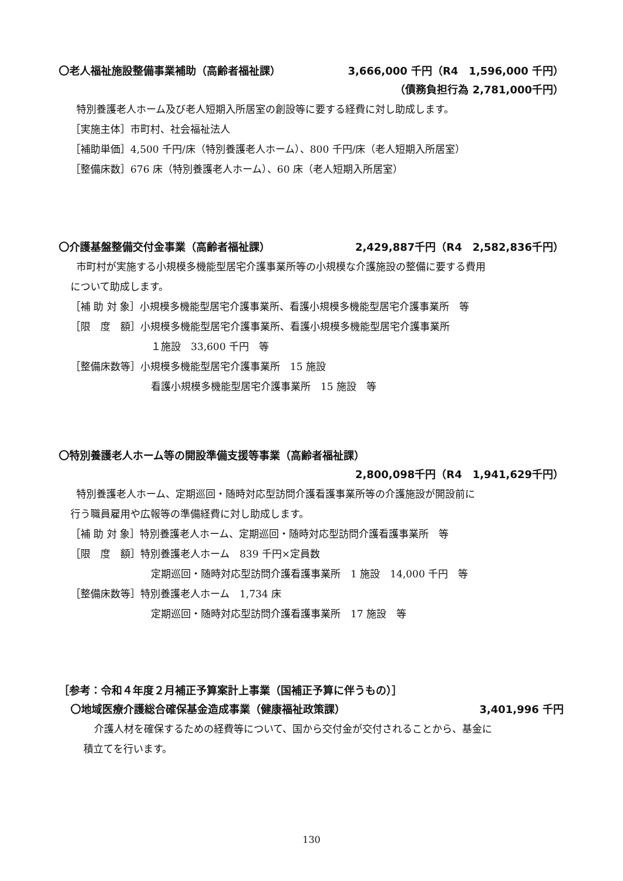〇老人福祉施設整備事業補助（高齢者福祉課） 3,666,000 千円（R4　1,596,000 千円）
（債務負担行為 2,781,000千円）
特別養護老人ホーム及び老人短期入所居室の創設等に要する経費に対し助成します。
［実施主体］市町村、社会福祉法人
［補助単価］4,500 千円/床（特別養護老人ホーム）、800 千円/床（老人短期入所居室）
［整備床数］676 床（特別養護老人ホーム）、60 床（老人短期入所居室）
〇介護基盤整備交付金事業（高齢者福祉課） 2,429,887千円（R4　2,582,836千円）
市町村が実施する小規模多機能型居宅介護事業所等の小規模な介護施設の整備に要する費用
について助成します。
［補 助 対 象］小規模多機能型居宅介護事業所、看護小規模多機能型居宅介護事業所　等
［限　度　額］小規模多機能型居宅介護事業所、看護小規模多機能型居宅介護事業所
１施設　33,600 千円　等
［整備床数等］小規模多機能型居宅介護事業所　15 施設
看護小規模多機能型居宅介護事業所　15 施設　等
〇特別養護老人ホーム等の開設準備支援等事業（高齢者福祉課）
2,800,098千円（R4　1,941,629千円）
特別養護老人ホーム、定期巡回・随時対応型訪問介護看護事業所等の介護施設が開設前に
行う職員雇用や広報等の準備経費に対し助成します。
［補 助 対 象］特別養護老人ホーム、定期巡回・随時対応型訪問介護看護事業所　等
［限　度　額］特別養護老人ホーム　839 千円×定員数
定期巡回・随時対応型訪問介護看護事業所　1 施設　14,000 千円　等
［整備床数等］特別養護老人ホーム　1,734 床
定期巡回・随時対応型訪問介護看護事業所　17 施設　等
［参考：令和４年度２月補正予算案計上事業（国補正予算に伴うもの）］
〇地域医療介護総合確保基金造成事業（健康福祉政策課） 3,401,996 千円
介護人材を確保するための経費等について、国から交付金が交付されることから、基金に
積立てを行います。
130